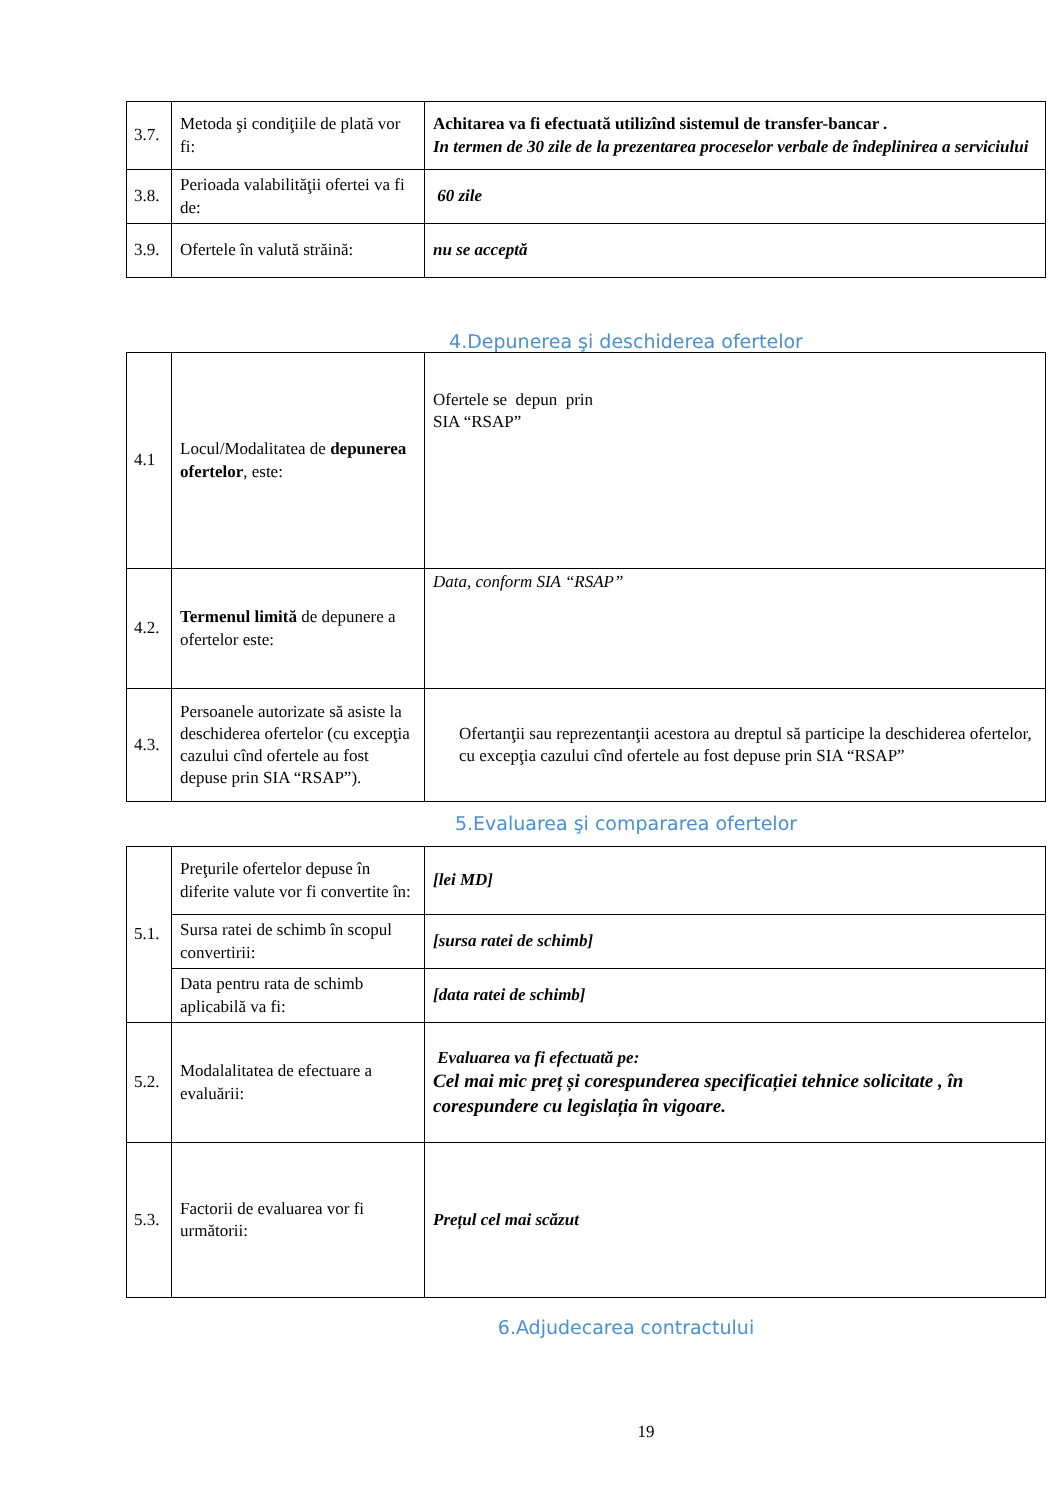| 3.7. | Metoda şi condiţiile de plată vor fi: | Achitarea va fi efectuată utilizînd sistemul de transfer-bancar . In termen de 30 zile de la prezentarea proceselor verbale de îndeplinirea a serviciului |
| 3.8. | Perioada valabilităţii ofertei va fi de: | 60 zile |
| 3.9. | Ofertele în valută străină: | nu se acceptă |
4.Depunerea şi deschiderea ofertelor
| 4.1 | Locul/Modalitatea de depunerea ofertelor , este: | Ofertele se depun prin SIA “RSAP” |
| 4.2. | Termenul limită de depunere a ofertelor este: | Data, conform SIA “RSAP” |
| 4.3. | Persoanele autorizate să asiste la deschiderea ofertelor (cu excepţia cazului cînd ofertele au fost depuse prin SIA “RSAP”). | Ofertanţii sau reprezentanţii acestora au dreptul să participe la deschiderea ofertelor, cu excepţia cazului cînd ofertele au fost depuse prin SIA “RSAP” |
5.Evaluarea şi compararea ofertelor
| 5.1. | Preţurile ofertelor depuse în diferite valute vor fi convertite în: | [lei MD] |
| | Sursa ratei de schimb în scopul convertirii: | [sursa ratei de schimb] |
| | Data pentru rata de schimb aplicabilă va fi: | [data ratei de schimb] |
| 5.2. | Modalalitatea de efectuare a evaluării: | Evaluarea va fi efectuată pe: Cel mai mic preț și corespunderea specificației tehnice solicitate , în corespundere cu legislația în vigoare. |
| 5.3. | Factorii de evaluarea vor fi următorii: | Prețul cel mai scăzut |
6.Adjudecarea contractului
19